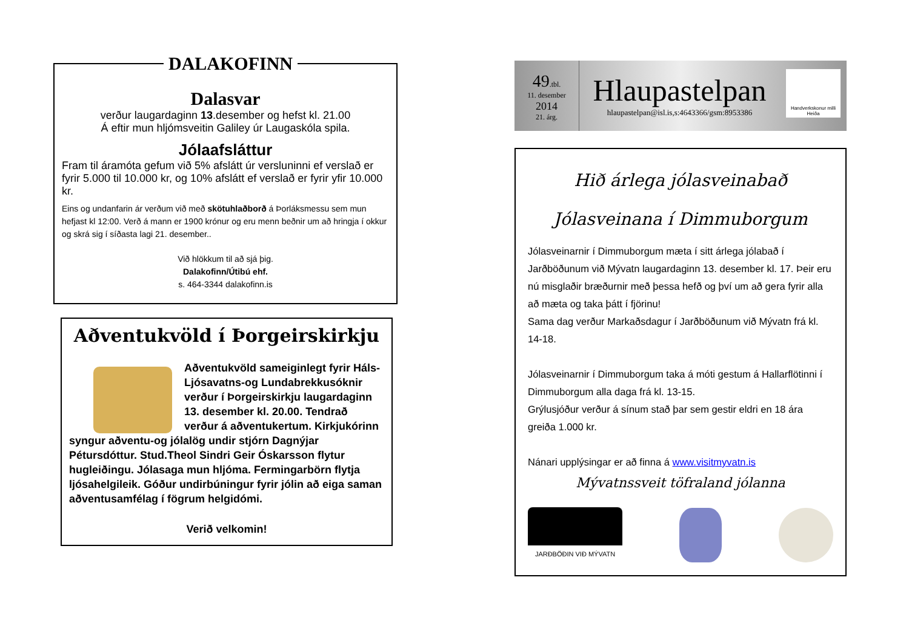DALAKOFINN
Dalasvar
verður laugardaginn 13.desember og hefst kl. 21.00
Á eftir mun hljómsveitin Galiley úr Laugaskóla spila.
Jólaafsláttur
Fram til áramóta gefum við 5% afslátt úr versluninni ef verslað er fyrir 5.000 til 10.000 kr, og 10% afslátt ef verslað er fyrir yfir 10.000 kr.
Eins og undanfarin ár verðum við með skötuhlaðborð á Þorláksmessu sem mun hefjast kl 12:00. Verð á mann er 1900 krónur og eru menn beðnir um að hringja í okkur og skrá sig í síðasta lagi 21. desember..
Við hlökkum til að sjá þig.
Dalakofinn/Útibú ehf.
s. 464-3344 dalakofinn.is
Aðventukvöld í Þorgeirskirkju
Aðventukvöld sameiginlegt fyrir Háls-Ljósavatns-og Lundabrekkusóknir verður í Þorgeirskirkju laugardaginn 13. desember kl. 20.00. Tendrað verður á aðventukertum. Kirkjukórinn syngur aðventu-og jólalög undir stjórn Dagnýjar Pétursdóttur. Stud.Theol Sindri Geir Óskarsson flytur hugleiðingu. Jólasaga mun hljóma. Fermingarbörn flytja ljósahelgileik. Góður undirbúningur fyrir jólin að eiga saman aðventusamfélag í fögrum helgidómi.
Verið velkomin!
49.tbl.
11. desember
2014
21. árg.
Hlaupastelpan
hlaupastelpan@isl.is,s:4643366/gsm:8953386
Handverkskonur milli Heiða
Hið árlega jólasveinabað
Jólasveinana í Dimmuborgum
Jólasveinarnir í Dimmuborgum mæta í sitt árlega jólabað í Jarðböðunum við Mývatn laugardaginn 13. desember kl. 17. Þeir eru nú misglaðir bræðurnir með þessa hefð og því um að gera fyrir alla að mæta og taka þátt í fjörinu!
Sama dag verður Markaðsdagur í Jarðböðunum við Mývatn frá kl. 14-18.
Jólasveinarnir í Dimmuborgum taka á móti gestum á Hallarflötinni í Dimmuborgum alla daga frá kl. 13-15.
Grýlusjóður verður á sínum stað þar sem gestir eldri en 18 ára greiða 1.000 kr.
Nánari upplýsingar er að finna á www.visitmyvatn.is
Mývatnssveit töfraland jólanna
JARÐBÖÐIN VIÐ MÝVATN